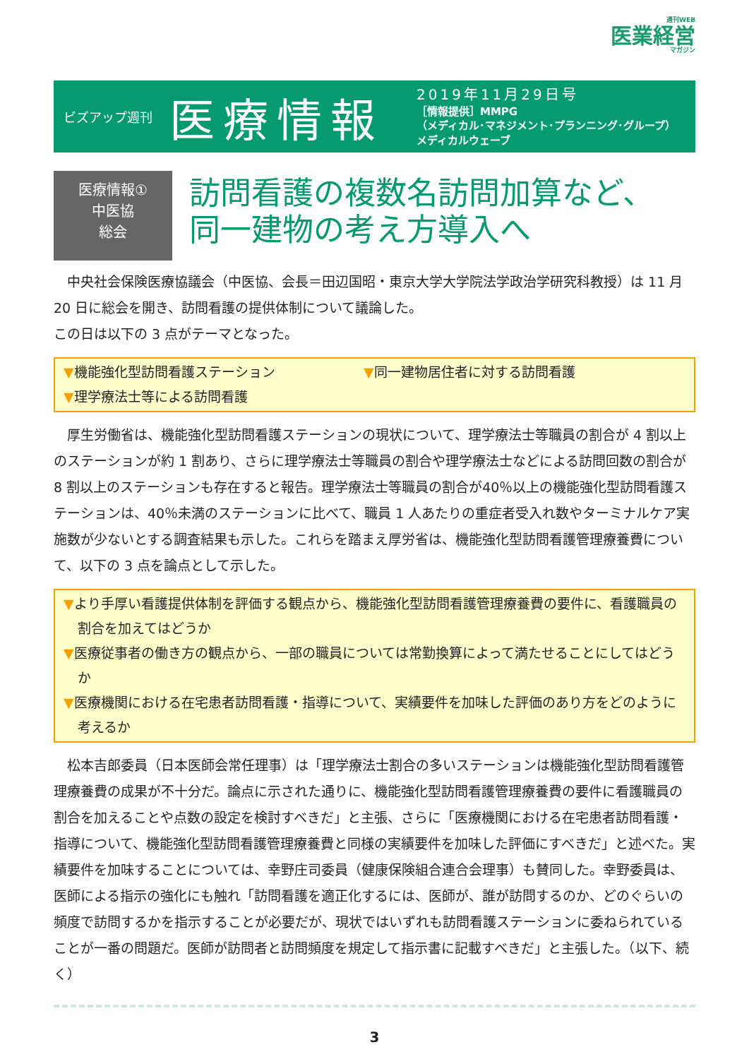週刊WEB
医業経営
マガジン
ビズアップ週刊
医療情報
2019年11月29日号
［情報提供］MMPG
（メディカル･マネジメント･プランニング･グループ）
メディカルウェーブ
医療情報①
中医協
総会
訪問看護の複数名訪問加算など、
同一建物の考え方導入へ
中央社会保険医療協議会（中医協、会長＝田辺国昭・東京大学大学院法学政治学研究科教授）は 11 月 20 日に総会を開き、訪問看護の提供体制について議論した。
この日は以下の 3 点がテーマとなった。
▼機能強化型訪問看護ステーション ▼同一建物居住者に対する訪問看護
▼理学療法士等による訪問看護
厚生労働省は、機能強化型訪問看護ステーションの現状について、理学療法士等職員の割合が 4 割以上のステーションが約 1 割あり、さらに理学療法士等職員の割合や理学療法士などによる訪問回数の割合が 8 割以上のステーションも存在すると報告。理学療法士等職員の割合が40％以上の機能強化型訪問看護ステーションは、40％未満のステーションに比べて、職員 1 人あたりの重症者受入れ数やターミナルケア実施数が少ないとする調査結果も示した。これらを踏まえ厚労省は、機能強化型訪問看護管理療養費について、以下の 3 点を論点として示した。
▼より手厚い看護提供体制を評価する観点から、機能強化型訪問看護管理療養費の要件に、看護職員の割合を加えてはどうか
▼医療従事者の働き方の観点から、一部の職員については常勤換算によって満たせることにしてはどうか
▼医療機関における在宅患者訪問看護・指導について、実績要件を加味した評価のあり方をどのように考えるか
松本吉郎委員（日本医師会常任理事）は「理学療法士割合の多いステーションは機能強化型訪問看護管理療養費の成果が不十分だ。論点に示された通りに、機能強化型訪問看護管理療養費の要件に看護職員の割合を加えることや点数の設定を検討すべきだ」と主張、さらに「医療機関における在宅患者訪問看護・指導について、機能強化型訪問看護管理療養費と同様の実績要件を加味した評価にすべきだ」と述べた。実績要件を加味することについては、幸野庄司委員（健康保険組合連合会理事）も賛同した。幸野委員は、医師による指示の強化にも触れ「訪問看護を適正化するには、医師が、誰が訪問するのか、どのぐらいの頻度で訪問するかを指示することが必要だが、現状ではいずれも訪問看護ステーションに委ねられていることが一番の問題だ。医師が訪問者と訪問頻度を規定して指示書に記載すべきだ」と主張した。（以下、続く）
3